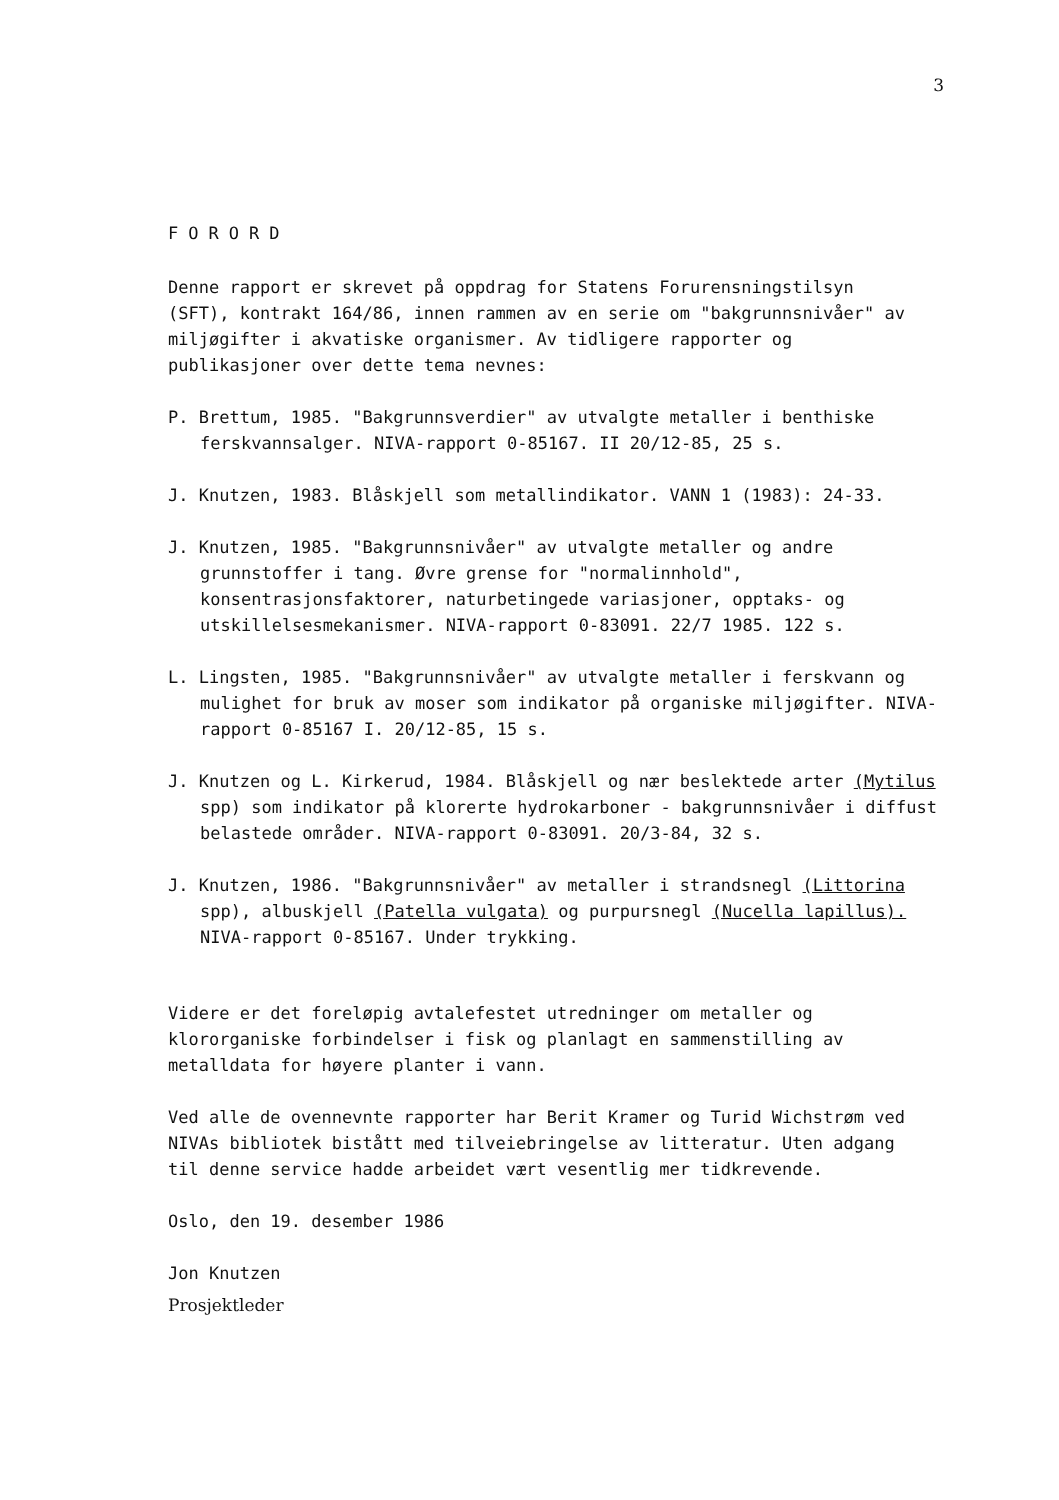3
FORORD
Denne rapport er skrevet på oppdrag for Statens Forurensningstilsyn (SFT), kontrakt 164/86, innen rammen av en serie om "bakgrunnsnivåer" av miljøgifter i akvatiske organismer. Av tidligere rapporter og publikasjoner over dette tema nevnes:
P. Brettum, 1985. "Bakgrunnsverdier" av utvalgte metaller i benthiske ferskvannsalger. NIVA-rapport 0-85167. II 20/12-85, 25 s.
J. Knutzen, 1983. Blåskjell som metallindikator. VANN 1 (1983): 24-33.
J. Knutzen, 1985. "Bakgrunnsnivåer" av utvalgte metaller og andre grunnstoffer i tang. Øvre grense for "normalinnhold", konsentrasjonsfaktorer, naturbetingede variasjoner, opptaks- og utskillelsesmekanismer. NIVA-rapport 0-83091. 22/7 1985. 122 s.
L. Lingsten, 1985. "Bakgrunnsnivåer" av utvalgte metaller i ferskvann og mulighet for bruk av moser som indikator på organiske miljøgifter. NIVA-rapport 0-85167 I. 20/12-85, 15 s.
J. Knutzen og L. Kirkerud, 1984. Blåskjell og nær beslektede arter (Mytilus spp) som indikator på klorerte hydrokarboner - bakgrunnsnivåer i diffust belastede områder. NIVA-rapport 0-83091. 20/3-84, 32 s.
J. Knutzen, 1986. "Bakgrunnsnivåer" av metaller i strandsnegl (Littorina spp), albuskjell (Patella vulgata) og purpursnegl (Nucella lapillus). NIVA-rapport 0-85167. Under trykking.
Videre er det foreløpig avtalefestet utredninger om metaller og klororganiske forbindelser i fisk og planlagt en sammenstilling av metalldata for høyere planter i vann.
Ved alle de ovennevnte rapporter har Berit Kramer og Turid Wichstrøm ved NIVAs bibliotek bistått med tilveiebringelse av litteratur. Uten adgang til denne service hadde arbeidet vært vesentlig mer tidkrevende.
Oslo, den 19. desember 1986
Jon Knutzen
Prosjektleder